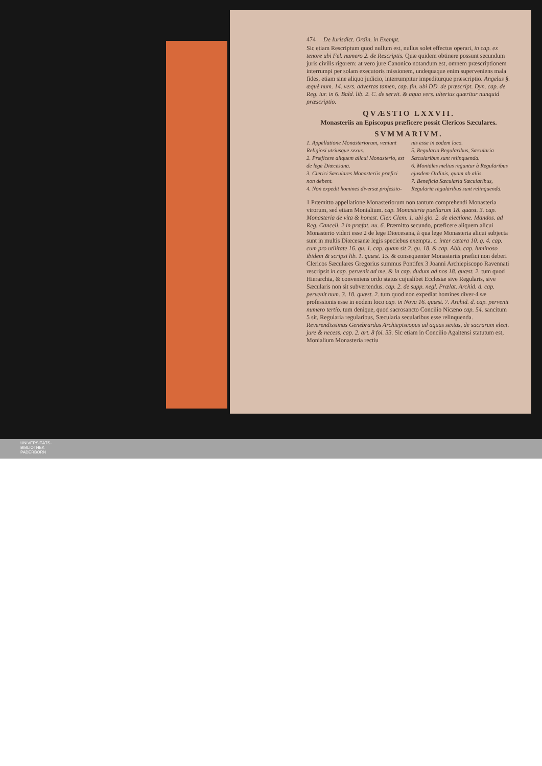474 De Iurisdict. Ordin. in Exempt.
Sic etiam Rescriptum quod nullum est, nullus solet effectus operari, in cap. ex tenore ubi Fel. numero 2. de Rescriptis. Quæ quidem obtinere possunt secundum juris civilis rigorem: at vero jure Canonico notandum est, omnem præscriptionem interrumpi per solam executoris missionem, undequaque enim superveniens mala fides, etiam sine aliquo judicio, interrumpitur impediturque præscriptio. Angelus §. æquè num. 14. vers. advertas tamen, cap. fin. ubi DD. de præscript. Dyn. cap. de Reg. iur. in 6. Bald. lib. 2. C. de servit. & aqua vers. ulterius quæritur nunquid præscriptio.
QVÆSTIO LXXVII.
Monasteriis an Episcopus præficere possit Clericos Sæculares.
SVMMARIVM.
1. Appellatione Monasteriorum, veniunt Religiosi utriusque sexus.
2. Præficere aliquem alicui Monasterio, est de lege Diœcesana.
3. Clerici Sæculares Monasteriis præfici non debent.
4. Non expedit homines diversæ professio-
nis esse in eodem loco.
5. Regularia Regularibus, Sæcularia Sæcularibus sunt relinquenda.
6. Moniales melius reguntur à Regularibus ejusdem Ordinis, quam ab aliis.
7. Beneficia Sæcularia Sæcularibus, Regularia regularibus sunt relinquenda.
1 Præmitto appellatione Monasteriorum non tantum comprehendi Monasteria virorum, sed etiam Monialium. cap. Monasteria puellarum 18. quæst. 3. cap. Monasteria de vita & honest. Cler. Clem. 1. ubi glo. 2. de electione. Mandos. ad Reg. Cancell. 2 in præfat. nu. 6. Præmitto secundo, præficere aliquem alicui Monasterio videri esse 2 de lege Diœcesana, à qua lege Monasteria alicui subjecta sunt in multis Diœcesanæ legis speciebus exempta. c. inter cætera 10. q. 4. cap. cum pro utilitate 16. qu. 1. cap. quam sit 2. qu. 18. & cap. Abb. cap. luminoso ibidem & scripsi lib. 1. quæst. 15. & consequenter Monasteriis præfici non deberi Clericos Sæculares Gregorius summus Pontifex 3 Joanni Archiepiscopo Ravennati rescripsit in cap. pervenit ad me, & in cap. dudum ad nos 18. quæst. 2. tum quod Hierarchia, & conveniens ordo status cujuslibet Ecclesiæ sive Regularis, sive Sæcularis non sit subvertendus. cap. 2. de supp. negl. Prælat. Archid. d. cap. pervenit num. 3. 18. quæst. 2. tum quod non expediat homines diver-4 sæ professionis esse in eodem loco cap. in Nova 16. quæst. 7. Archid. d. cap. pervenit numero tertio. tum denique, quod sacrosancto Concilio Nicæno cap. 54. sancitum 5 sit, Regularia regularibus, Sæcularia secularibus esse relinquenda. Reverendissimus Genebrardus Archiepiscopus ad aquas sextas, de sacrarum elect. jure & necess. cap. 2. art. 8 fol. 33. Sic etiam in Concilio Agaltensi statutum est, Monialium Monasteria rectiu
UNIVERSITÄTS-
BIBLIOTHEK
PADERBORN